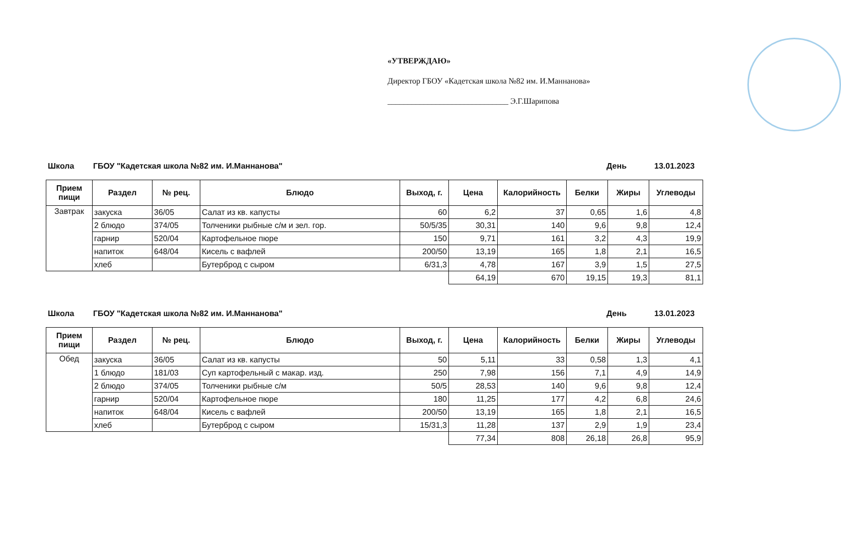«УТВЕРЖДАЮ»
Директор ГБОУ «Кадетская школа №82 им. И.Маннанова»
______________________________ Э.Г.Шарипова
Школа ГБОУ "Кадетская школа №82 им. И.Маннанова" День 13.01.2023
| Прием пищи | Раздел | № рец. | Блюдо | Выход, г. | Цена | Калорийность | Белки | Жиры | Углеводы |
| --- | --- | --- | --- | --- | --- | --- | --- | --- | --- |
| Завтрак | закуска | 36/05 | Салат из кв. капусты | 60 | 6,2 | 37 | 0,65 | 1,6 | 4,8 |
| | 2 блюдо | 374/05 | Толченики рыбные с/м и зел. гор. | 50/5/35 | 30,31 | 140 | 9,6 | 9,8 | 12,4 |
| | гарнир | 520/04 | Картофельное пюре | 150 | 9,71 | 161 | 3,2 | 4,3 | 19,9 |
| | напиток | 648/04 | Кисель с вафлей | 200/50 | 13,19 | 165 | 1,8 | 2,1 | 16,5 |
| | хлеб | | Бутерброд с сыром | 6/31,3 | 4,78 | 167 | 3,9 | 1,5 | 27,5 |
| | | | | | 64,19 | 670 | 19,15 | 19,3 | 81,1 |
Школа ГБОУ "Кадетская школа №82 им. И.Маннанова" День 13.01.2023
| Прием пищи | Раздел | № рец. | Блюдо | Выход, г. | Цена | Калорийность | Белки | Жиры | Углеводы |
| --- | --- | --- | --- | --- | --- | --- | --- | --- | --- |
| Обед | закуска | 36/05 | Салат из кв. капусты | 50 | 5,11 | 33 | 0,58 | 1,3 | 4,1 |
| | 1 блюдо | 181/03 | Суп картофельный с макар. изд. | 250 | 7,98 | 156 | 7,1 | 4,9 | 14,9 |
| | 2 блюдо | 374/05 | Толченики рыбные с/м | 50/5 | 28,53 | 140 | 9,6 | 9,8 | 12,4 |
| | гарнир | 520/04 | Картофельное пюре | 180 | 11,25 | 177 | 4,2 | 6,8 | 24,6 |
| | напиток | 648/04 | Кисель с вафлей | 200/50 | 13,19 | 165 | 1,8 | 2,1 | 16,5 |
| | хлеб | | Бутерброд с сыром | 15/31,3 | 11,28 | 137 | 2,9 | 1,9 | 23,4 |
| | | | | | 77,34 | 808 | 26,18 | 26,8 | 95,9 |